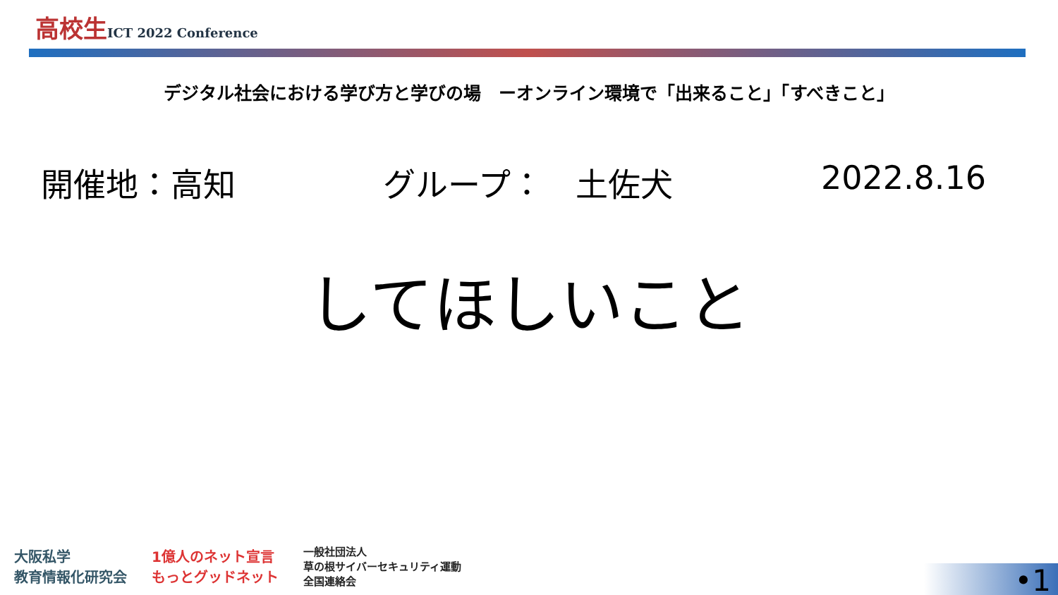高校生ICT 2022 Conference
デジタル社会における学び方と学びの場　ーオンライン環境で「出来ること」「すべきこと」
開催地：高知 グループ：　土佐犬 2022.8.16
してほしいこと
大阪私学
教育情報化研究会
1億人のネット宣言
もっとグッドネット
一般社団法人
草の根サイバーセキュリティ運動
全国連絡会
•1